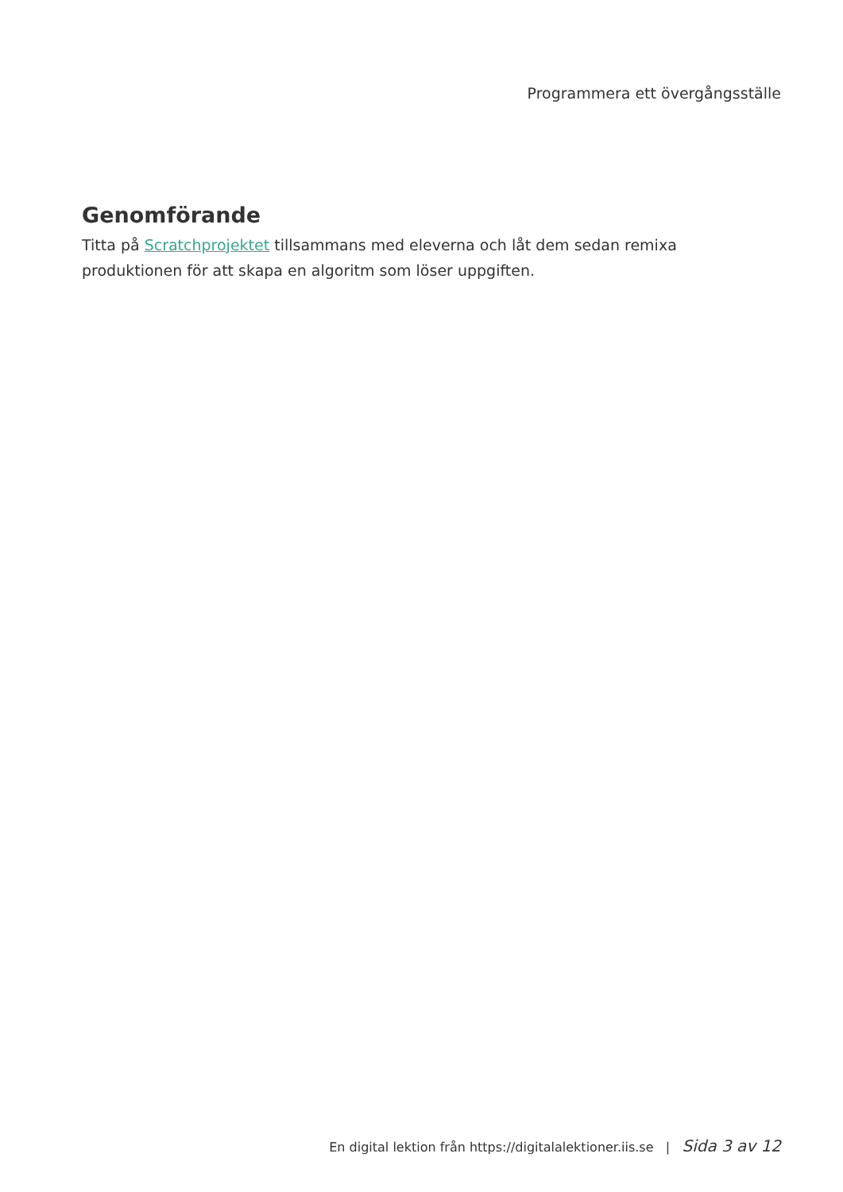Programmera ett övergångsställe
Genomförande
Titta på Scratchprojektet tillsammans med eleverna och låt dem sedan remixa produktionen för att skapa en algoritm som löser uppgiften.
En digital lektion från https://digitalalektioner.iis.se | Sida 3 av 12